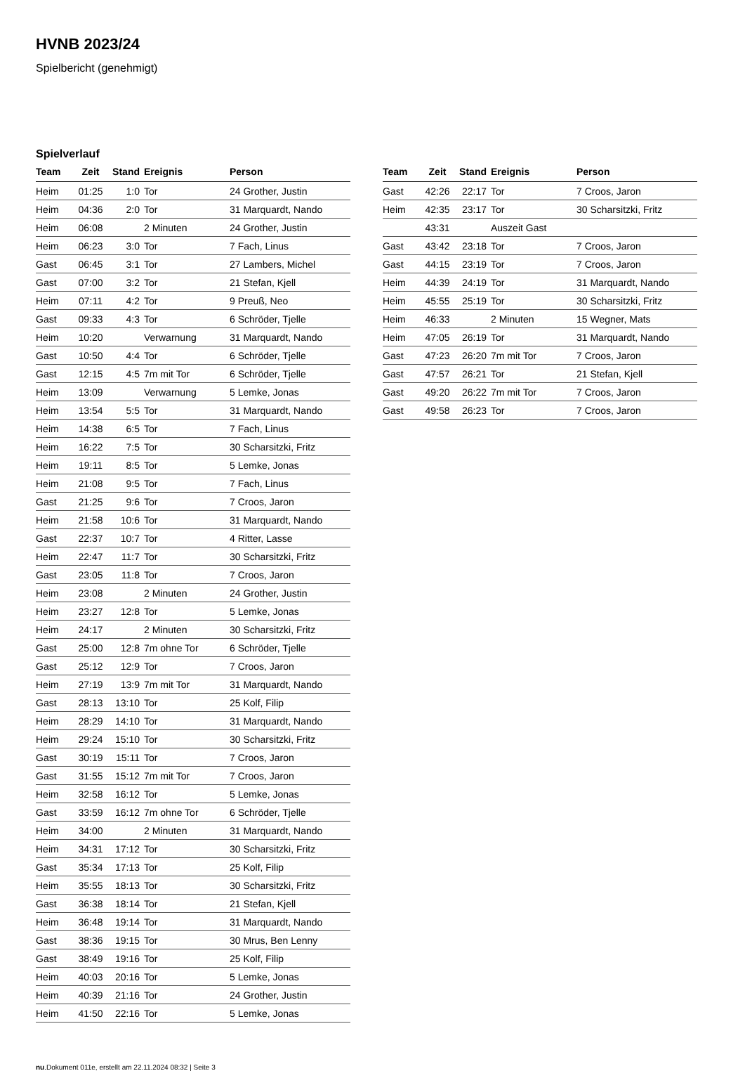HVNB 2023/24
Spielbericht (genehmigt)
Spielverlauf
| Team | Zeit | Stand | Ereignis | Person |
| --- | --- | --- | --- | --- |
| Heim | 01:25 | 1:0 | Tor | 24 Grother, Justin |
| Heim | 04:36 | 2:0 | Tor | 31 Marquardt, Nando |
| Heim | 06:08 | | 2 Minuten | 24 Grother, Justin |
| Heim | 06:23 | 3:0 | Tor | 7 Fach, Linus |
| Gast | 06:45 | 3:1 | Tor | 27 Lambers, Michel |
| Gast | 07:00 | 3:2 | Tor | 21 Stefan, Kjell |
| Heim | 07:11 | 4:2 | Tor | 9 Preuß, Neo |
| Gast | 09:33 | 4:3 | Tor | 6 Schröder, Tjelle |
| Heim | 10:20 | | Verwarnung | 31 Marquardt, Nando |
| Gast | 10:50 | 4:4 | Tor | 6 Schröder, Tjelle |
| Gast | 12:15 | 4:5 | 7m mit Tor | 6 Schröder, Tjelle |
| Heim | 13:09 | | Verwarnung | 5 Lemke, Jonas |
| Heim | 13:54 | 5:5 | Tor | 31 Marquardt, Nando |
| Heim | 14:38 | 6:5 | Tor | 7 Fach, Linus |
| Heim | 16:22 | 7:5 | Tor | 30 Scharsitzki, Fritz |
| Heim | 19:11 | 8:5 | Tor | 5 Lemke, Jonas |
| Heim | 21:08 | 9:5 | Tor | 7 Fach, Linus |
| Gast | 21:25 | 9:6 | Tor | 7 Croos, Jaron |
| Heim | 21:58 | 10:6 | Tor | 31 Marquardt, Nando |
| Gast | 22:37 | 10:7 | Tor | 4 Ritter, Lasse |
| Heim | 22:47 | 11:7 | Tor | 30 Scharsitzki, Fritz |
| Gast | 23:05 | 11:8 | Tor | 7 Croos, Jaron |
| Heim | 23:08 | | 2 Minuten | 24 Grother, Justin |
| Heim | 23:27 | 12:8 | Tor | 5 Lemke, Jonas |
| Heim | 24:17 | | 2 Minuten | 30 Scharsitzki, Fritz |
| Gast | 25:00 | 12:8 | 7m ohne Tor | 6 Schröder, Tjelle |
| Gast | 25:12 | 12:9 | Tor | 7 Croos, Jaron |
| Heim | 27:19 | 13:9 | 7m mit Tor | 31 Marquardt, Nando |
| Gast | 28:13 | 13:10 | Tor | 25 Kolf, Filip |
| Heim | 28:29 | 14:10 | Tor | 31 Marquardt, Nando |
| Heim | 29:24 | 15:10 | Tor | 30 Scharsitzki, Fritz |
| Gast | 30:19 | 15:11 | Tor | 7 Croos, Jaron |
| Gast | 31:55 | 15:12 | 7m mit Tor | 7 Croos, Jaron |
| Heim | 32:58 | 16:12 | Tor | 5 Lemke, Jonas |
| Gast | 33:59 | 16:12 | 7m ohne Tor | 6 Schröder, Tjelle |
| Heim | 34:00 | | 2 Minuten | 31 Marquardt, Nando |
| Heim | 34:31 | 17:12 | Tor | 30 Scharsitzki, Fritz |
| Gast | 35:34 | 17:13 | Tor | 25 Kolf, Filip |
| Heim | 35:55 | 18:13 | Tor | 30 Scharsitzki, Fritz |
| Gast | 36:38 | 18:14 | Tor | 21 Stefan, Kjell |
| Heim | 36:48 | 19:14 | Tor | 31 Marquardt, Nando |
| Gast | 38:36 | 19:15 | Tor | 30 Mrus, Ben Lenny |
| Gast | 38:49 | 19:16 | Tor | 25 Kolf, Filip |
| Heim | 40:03 | 20:16 | Tor | 5 Lemke, Jonas |
| Heim | 40:39 | 21:16 | Tor | 24 Grother, Justin |
| Heim | 41:50 | 22:16 | Tor | 5 Lemke, Jonas |
| Team | Zeit | Stand | Ereignis | Person |
| --- | --- | --- | --- | --- |
| Gast | 42:26 | 22:17 | Tor | 7 Croos, Jaron |
| Heim | 42:35 | 23:17 | Tor | 30 Scharsitzki, Fritz |
| | 43:31 | | Auszeit Gast | |
| Gast | 43:42 | 23:18 | Tor | 7 Croos, Jaron |
| Gast | 44:15 | 23:19 | Tor | 7 Croos, Jaron |
| Heim | 44:39 | 24:19 | Tor | 31 Marquardt, Nando |
| Heim | 45:55 | 25:19 | Tor | 30 Scharsitzki, Fritz |
| Heim | 46:33 | | 2 Minuten | 15 Wegner, Mats |
| Heim | 47:05 | 26:19 | Tor | 31 Marquardt, Nando |
| Gast | 47:23 | 26:20 | 7m mit Tor | 7 Croos, Jaron |
| Gast | 47:57 | 26:21 | Tor | 21 Stefan, Kjell |
| Gast | 49:20 | 26:22 | 7m mit Tor | 7 Croos, Jaron |
| Gast | 49:58 | 26:23 | Tor | 7 Croos, Jaron |
nu.Dokument 011e, erstellt am 22.11.2024 08:32 | Seite 3